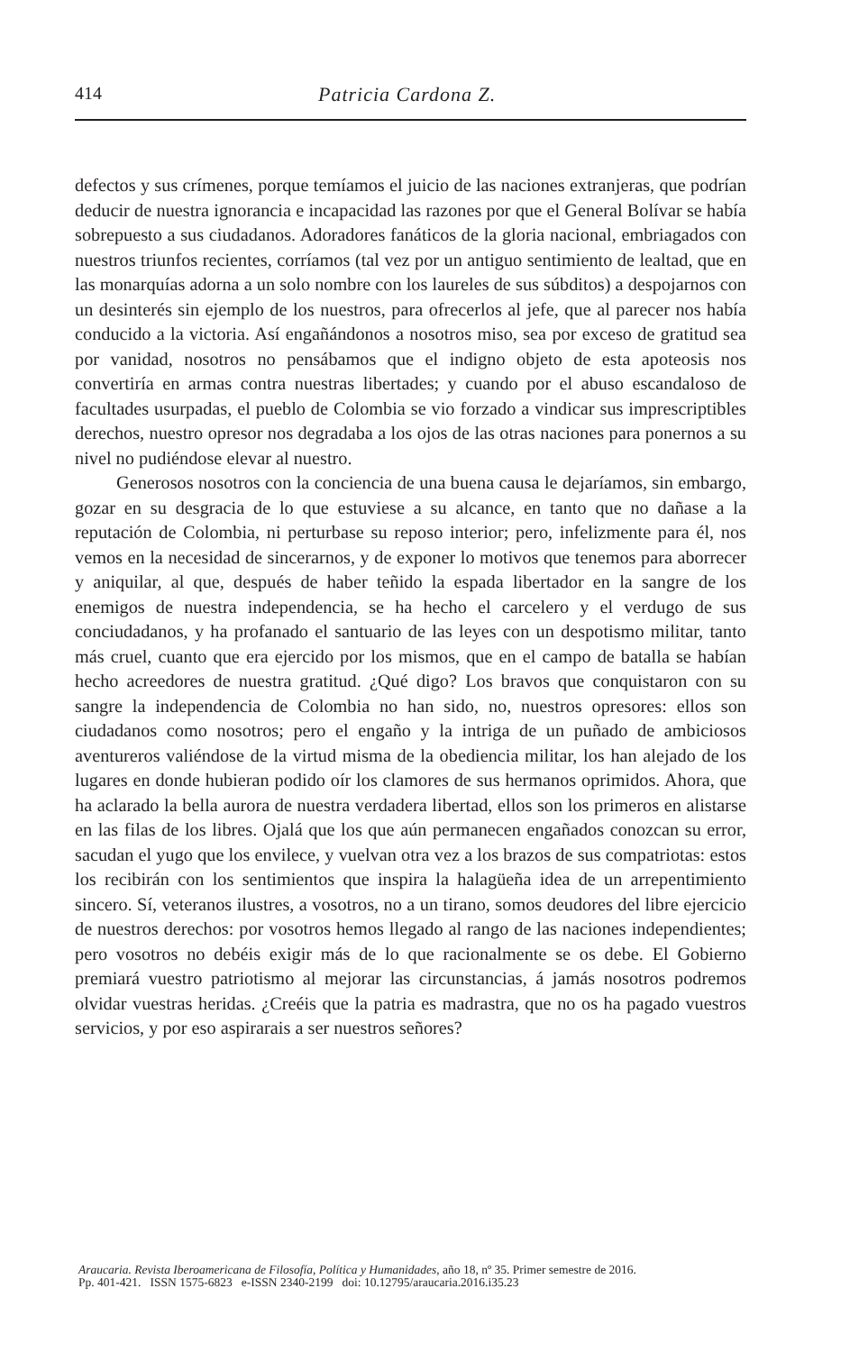414 Patricia Cardona Z.
defectos y sus crímenes, porque temíamos el juicio de las naciones extranjeras, que podrían deducir de nuestra ignorancia e incapacidad las razones por que el General Bolívar se había sobrepuesto a sus ciudadanos. Adoradores fanáticos de la gloria nacional, embriagados con nuestros triunfos recientes, corríamos (tal vez por un antiguo sentimiento de lealtad, que en las monarquías adorna a un solo nombre con los laureles de sus súbditos) a despojarnos con un desinterés sin ejemplo de los nuestros, para ofrecerlos al jefe, que al parecer nos había conducido a la victoria. Así engañándonos a nosotros miso, sea por exceso de gratitud sea por vanidad, nosotros no pensábamos que el indigno objeto de esta apoteosis nos convertiría en armas contra nuestras libertades; y cuando por el abuso escandaloso de facultades usurpadas, el pueblo de Colombia se vio forzado a vindicar sus imprescriptibles derechos, nuestro opresor nos degradaba a los ojos de las otras naciones para ponernos a su nivel no pudiéndose elevar al nuestro.
Generosos nosotros con la conciencia de una buena causa le dejaríamos, sin embargo, gozar en su desgracia de lo que estuviese a su alcance, en tanto que no dañase a la reputación de Colombia, ni perturbase su reposo interior; pero, infelizmente para él, nos vemos en la necesidad de sincerarnos, y de exponer lo motivos que tenemos para aborrecer y aniquilar, al que, después de haber teñido la espada libertador en la sangre de los enemigos de nuestra independencia, se ha hecho el carcelero y el verdugo de sus conciudadanos, y ha profanado el santuario de las leyes con un despotismo militar, tanto más cruel, cuanto que era ejercido por los mismos, que en el campo de batalla se habían hecho acreedores de nuestra gratitud. ¿Qué digo? Los bravos que conquistaron con su sangre la independencia de Colombia no han sido, no, nuestros opresores: ellos son ciudadanos como nosotros; pero el engaño y la intriga de un puñado de ambiciosos aventureros valiéndose de la virtud misma de la obediencia militar, los han alejado de los lugares en donde hubieran podido oír los clamores de sus hermanos oprimidos. Ahora, que ha aclarado la bella aurora de nuestra verdadera libertad, ellos son los primeros en alistarse en las filas de los libres. Ojalá que los que aún permanecen engañados conozcan su error, sacudan el yugo que los envilece, y vuelvan otra vez a los brazos de sus compatriotas: estos los recibirán con los sentimientos que inspira la halagüeña idea de un arrepentimiento sincero. Sí, veteranos ilustres, a vosotros, no a un tirano, somos deudores del libre ejercicio de nuestros derechos: por vosotros hemos llegado al rango de las naciones independientes; pero vosotros no debéis exigir más de lo que racionalmente se os debe. El Gobierno premiará vuestro patriotismo al mejorar las circunstancias, á jamás nosotros podremos olvidar vuestras heridas. ¿Creéis que la patria es madrastra, que no os ha pagado vuestros servicios, y por eso aspirarais a ser nuestros señores?
Araucaria. Revista Iberoamericana de Filosofía, Política y Humanidades, año 18, nº 35. Primer semestre de 2016.
Pp. 401-421. ISSN 1575-6823 e-ISSN 2340-2199 doi: 10.12795/araucaria.2016.i35.23